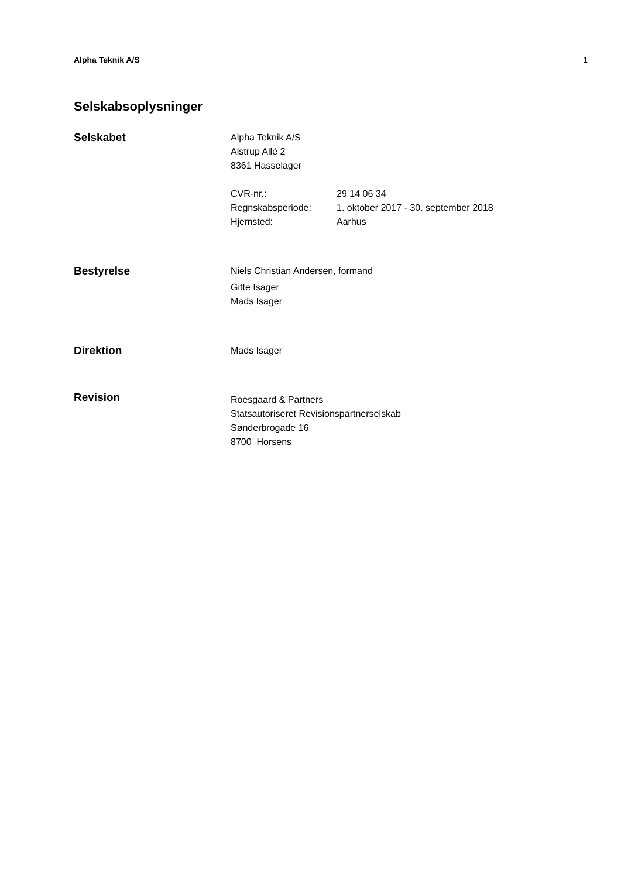Alpha Teknik A/S 1
Selskabsoplysninger
Selskabet
Alpha Teknik A/S
Alstrup Allé 2
8361 Hasselager
CVR-nr.: 29 14 06 34
Regnskabsperiode: 1. oktober 2017 - 30. september 2018
Hjemsted: Aarhus
Bestyrelse
Niels Christian Andersen, formand
Gitte Isager
Mads Isager
Direktion
Mads Isager
Revision
Roesgaard & Partners
Statsautoriseret Revisionspartnerselskab
Sønderbrogade 16
8700 Horsens